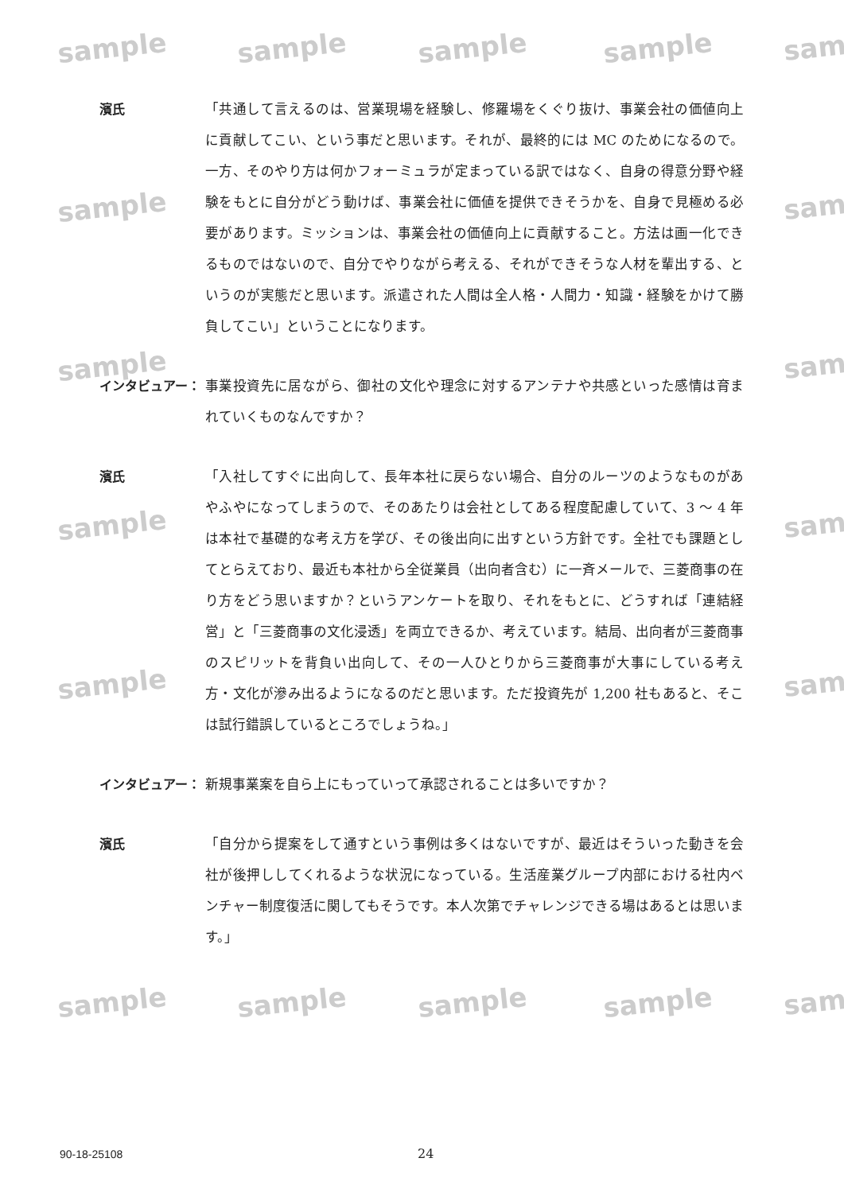sample sample sample sample sam
sample sam
sample sam
sample sam
sample sam
sample sample sample sample sam
濱氏 「共通して言えるのは、営業現場を経験し、修羅場をくぐり抜け、事業会社の価値向上に貢献してこい、という事だと思います。それが、最終的には MC のためになるので。一方、そのやり方は何かフォーミュラが定まっている訳ではなく、自身の得意分野や経験をもとに自分がどう動けば、事業会社に価値を提供できそうかを、自身で見極める必要があります。ミッションは、事業会社の価値向上に貢献すること。方法は画一化できるものではないので、自分でやりながら考える、それができそうな人材を輩出する、というのが実態だと思います。派遣された人間は全人格・人間力・知識・経験をかけて勝負してこい」ということになります。
インタビュアー： 事業投資先に居ながら、御社の文化や理念に対するアンテナや共感といった感情は育まれていくものなんですか？
濱氏 「入社してすぐに出向して、長年本社に戻らない場合、自分のルーツのようなものがあやふやになってしまうので、そのあたりは会社としてある程度配慮していて、3 ～ 4 年は本社で基礎的な考え方を学び、その後出向に出すという方針です。全社でも課題としてとらえており、最近も本社から全従業員（出向者含む）に一斉メールで、三菱商事の在り方をどう思いますか？というアンケートを取り、それをもとに、どうすれば「連結経営」と「三菱商事の文化浸透」を両立できるか、考えています。結局、出向者が三菱商事のスピリットを背負い出向して、その一人ひとりから三菱商事が大事にしている考え方・文化が滲み出るようになるのだと思います。ただ投資先が 1,200 社もあると、そこは試行錯誤しているところでしょうね。」
インタビュアー： 新規事業案を自ら上にもっていって承認されることは多いですか？
濱氏 「自分から提案をして通すという事例は多くはないですが、最近はそういった動きを会社が後押ししてくれるような状況になっている。生活産業グループ内部における社内ベンチャー制度復活に関してもそうです。本人次第でチャレンジできる場はあるとは思います。」
90-18-25108 24